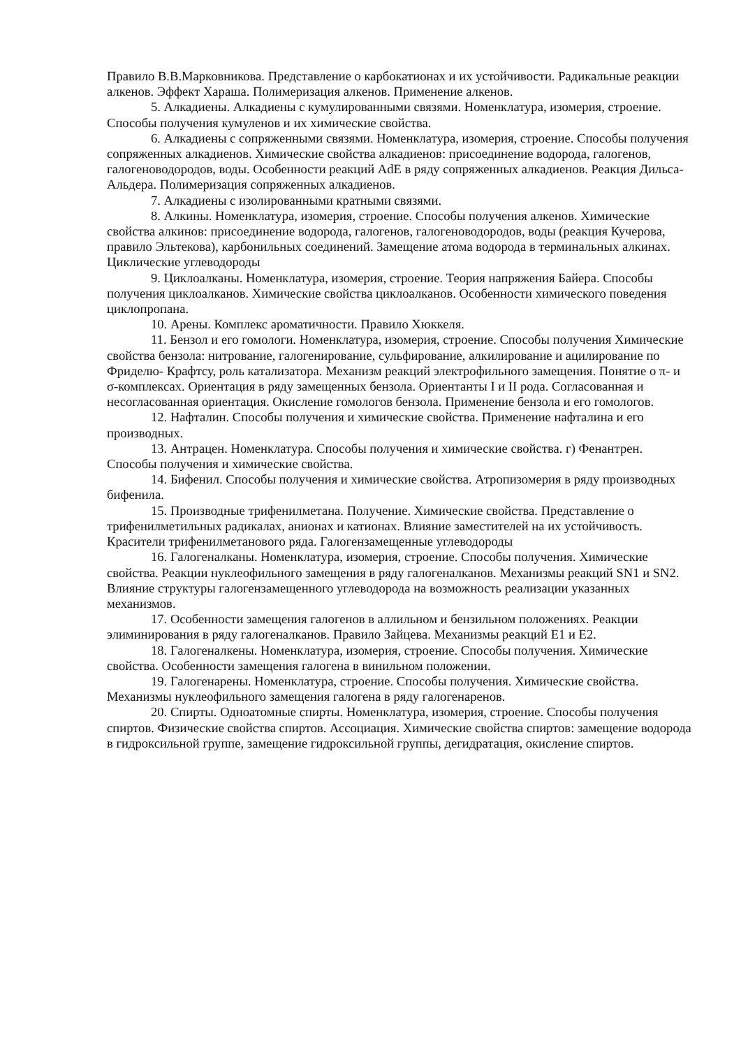Правило В.В.Марковникова. Представление о карбокатионах и их устойчивости. Радикальные реакции алкенов. Эффект Хараша. Полимеризация алкенов. Применение алкенов.
5. Алкадиены. Алкадиены с кумулированными связями. Номенклатура, изомерия, строение. Способы получения кумуленов и их химические свойства.
6. Алкадиены с сопряженными связями. Номенклатура, изомерия, строение. Способы получения сопряженных алкадиенов. Химические свойства алкадиенов: присоединение водорода, галогенов, галогеноводородов, воды. Особенности реакций AdE в ряду сопряженных алкадиенов. Реакция Дильса-Альдера. Полимеризация сопряженных алкадиенов.
7. Алкадиены с изолированными кратными связями.
8. Алкины. Номенклатура, изомерия, строение. Способы получения алкенов. Химические свойства алкинов: присоединение водорода, галогенов, галогеноводородов, воды (реакция Кучерова, правило Эльтекова), карбонильных соединений. Замещение атома водорода в терминальных алкинах. Циклические углеводороды
9. Циклоалканы. Номенклатура, изомерия, строение. Теория напряжения Байера. Способы получения циклоалканов. Химические свойства циклоалканов. Особенности химического поведения циклопропана.
10. Арены. Комплекс ароматичности. Правило Хюккеля.
11. Бензол и его гомологи. Номенклатура, изомерия, строение. Способы получения Химические свойства бензола: нитрование, галогенирование, сульфирование, алкилирование и ацилирование по Фриделю- Крафтсу, роль катализатора. Механизм реакций электрофильного замещения. Понятие о π- и σ-комплексах. Ориентация в ряду замещенных бензола. Ориентанты I и II рода. Согласованная и несогласованная ориентация. Окисление гомологов бензола. Применение бензола и его гомологов.
12. Нафталин. Способы получения и химические свойства. Применение нафталина и его производных.
13. Антрацен. Номенклатура. Способы получения и химические свойства. г) Фенантрен. Способы получения и химические свойства.
14. Бифенил. Способы получения и химические свойства. Атропизомерия в ряду производных бифенила.
15. Производные трифенилметана. Получение. Химические свойства. Представление о трифенилметильных радикалах, анионах и катионах. Влияние заместителей на их устойчивость. Красители трифенилметанового ряда. Галогензамещенные углеводороды
16. Галогеналканы. Номенклатура, изомерия, строение. Способы получения. Химические свойства. Реакции нуклеофильного замещения в ряду галогеналканов. Механизмы реакций SN1 и SN2. Влияние структуры галогензамещенного углеводорода на возможность реализации указанных механизмов.
17. Особенности замещения галогенов в аллильном и бензильном положениях. Реакции элиминирования в ряду галогеналканов. Правило Зайцева. Механизмы реакций E1 и E2.
18. Галогеналкены. Номенклатура, изомерия, строение. Способы получения. Химические свойства. Особенности замещения галогена в винильном положении.
19. Галогенарены. Номенклатура, строение. Способы получения. Химические свойства. Механизмы нуклеофильного замещения галогена в ряду галогенаренов.
20. Спирты. Одноатомные спирты. Номенклатура, изомерия, строение. Способы получения спиртов. Физические свойства спиртов. Ассоциация. Химические свойства спиртов: замещение водорода в гидроксильной группе, замещение гидроксильной группы, дегидратация, окисление спиртов.